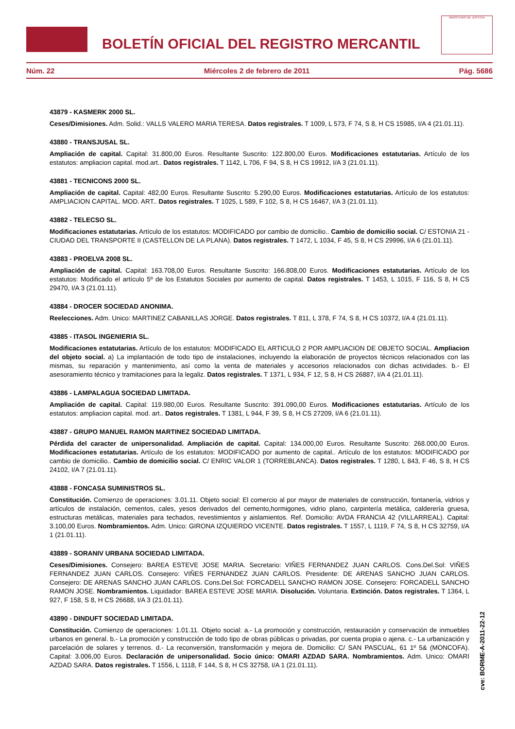BOLETÍN OFICIAL DEL REGISTRO MERCANTIL
MINISTERIO DE JUSTICIA
Núm. 22 Miércoles 2 de febrero de 2011 Pág. 5686
43879 - KASMERK 2000 SL.
Ceses/Dimisiones. Adm. Solid.: VALLS VALERO MARIA TERESA. Datos registrales. T 1009, L 573, F 74, S 8, H CS 15985, I/A 4 (21.01.11).
43880 - TRANSJUSAL SL.
Ampliación de capital. Capital: 31.800,00 Euros. Resultante Suscrito: 122.800,00 Euros. Modificaciones estatutarias. Artículo de los estatutos: ampliacion capital. mod.art.. Datos registrales. T 1142, L 706, F 94, S 8, H CS 19912, I/A 3 (21.01.11).
43881 - TECNICONS 2000 SL.
Ampliación de capital. Capital: 482,00 Euros. Resultante Suscrito: 5.290,00 Euros. Modificaciones estatutarias. Artículo de los estatutos: AMPLIACION CAPITAL. MOD. ART.. Datos registrales. T 1025, L 589, F 102, S 8, H CS 16467, I/A 3 (21.01.11).
43882 - TELECSO SL.
Modificaciones estatutarias. Artículo de los estatutos: MODIFICADO por cambio de domicilio.. Cambio de domicilio social. C/ ESTONIA 21 - CIUDAD DEL TRANSPORTE II (CASTELLON DE LA PLANA). Datos registrales. T 1472, L 1034, F 45, S 8, H CS 29996, I/A 6 (21.01.11).
43883 - PROELVA 2008 SL.
Ampliación de capital. Capital: 163.708,00 Euros. Resultante Suscrito: 166.808,00 Euros. Modificaciones estatutarias. Artículo de los estatutos: Modificado el artículo 5º de los Estatutos Sociales por aumento de capital. Datos registrales. T 1453, L 1015, F 116, S 8, H CS 29470, I/A 3 (21.01.11).
43884 - DROCER SOCIEDAD ANONIMA.
Reelecciones. Adm. Unico: MARTINEZ CABANILLAS JORGE. Datos registrales. T 811, L 378, F 74, S 8, H CS 10372, I/A 4 (21.01.11).
43885 - ITASOL INGENIERIA SL.
Modificaciones estatutarias. Artículo de los estatutos: MODIFICADO EL ARTICULO 2 POR AMPLIACION DE OBJETO SOCIAL. Ampliacion del objeto social. a) La implantación de todo tipo de instalaciones, incluyendo la elaboración de proyectos técnicos relacionados con las mismas, su reparación y mantenimiento, así como la venta de materiales y accesorios relacionados con dichas actividades. b.- El asesoramiento técnico y tramitaciones para la legaliz. Datos registrales. T 1371, L 934, F 12, S 8, H CS 26887, I/A 4 (21.01.11).
43886 - LAMPALAGUA SOCIEDAD LIMITADA.
Ampliación de capital. Capital: 119.980,00 Euros. Resultante Suscrito: 391.090,00 Euros. Modificaciones estatutarias. Artículo de los estatutos: ampliacion capital. mod. art.. Datos registrales. T 1381, L 944, F 39, S 8, H CS 27209, I/A 6 (21.01.11).
43887 - GRUPO MANUEL RAMON MARTINEZ SOCIEDAD LIMITADA.
Pérdida del caracter de unipersonalidad. Ampliación de capital. Capital: 134.000,00 Euros. Resultante Suscrito: 268.000,00 Euros. Modificaciones estatutarias. Artículo de los estatutos: MODIFICADO por aumento de capital.. Artículo de los estatutos: MODIFICADO por cambio de domicilio.. Cambio de domicilio social. C/ ENRIC VALOR 1 (TORREBLANCA). Datos registrales. T 1280, L 843, F 46, S 8, H CS 24102, I/A 7 (21.01.11).
43888 - FONCASA SUMINISTROS SL.
Constitución. Comienzo de operaciones: 3.01.11. Objeto social: El comercio al por mayor de materiales de construcción, fontanería, vidrios y artículos de instalación, cementos, cales, yesos derivados del cemento,hormigones, vidrio plano, carpintería metálica, calderería gruesa, estructuras metálicas, materiales para techados, revestimientos y aislamientos. Ref. Domicilio: AVDA FRANCIA 42 (VILLARREAL). Capital: 3.100,00 Euros. Nombramientos. Adm. Unico: GIRONA IZQUIERDO VICENTE. Datos registrales. T 1557, L 1119, F 74, S 8, H CS 32759, I/A 1 (21.01.11).
43889 - SORANIV URBANA SOCIEDAD LIMITADA.
Ceses/Dimisiones. Consejero: BAREA ESTEVE JOSE MARIA. Secretario: VIÑES FERNANDEZ JUAN CARLOS. Cons.Del.Sol: VIÑES FERNANDEZ JUAN CARLOS. Consejero: VIÑES FERNANDEZ JUAN CARLOS. Presidente: DE ARENAS SANCHO JUAN CARLOS. Consejero: DE ARENAS SANCHO JUAN CARLOS. Cons.Del.Sol: FORCADELL SANCHO RAMON JOSE. Consejero: FORCADELL SANCHO RAMON JOSE. Nombramientos. Liquidador: BAREA ESTEVE JOSE MARIA. Disolución. Voluntaria. Extinción. Datos registrales. T 1364, L 927, F 158, S 8, H CS 26688, I/A 3 (21.01.11).
43890 - DINDUFT SOCIEDAD LIMITADA.
Constitución. Comienzo de operaciones: 1.01.11. Objeto social: a.- La promoción y construcción, restauración y conservación de inmuebles urbanos en general. b.- La promoción y construcción de todo tipo de obras públicas o privadas, por cuenta propia o ajena. c.- La urbanización y parcelación de solares y terrenos. d.- La reconversión, transformación y mejora de. Domicilio: C/ SAN PASCUAL, 61 1º 5& (MONCOFA). Capital: 3.006,00 Euros. Declaración de unipersonalidad. Socio único: OMARI AZDAD SARA. Nombramientos. Adm. Unico: OMARI AZDAD SARA. Datos registrales. T 1556, L 1118, F 144, S 8, H CS 32758, I/A 1 (21.01.11).
cve: BORME-A-2011-22-12